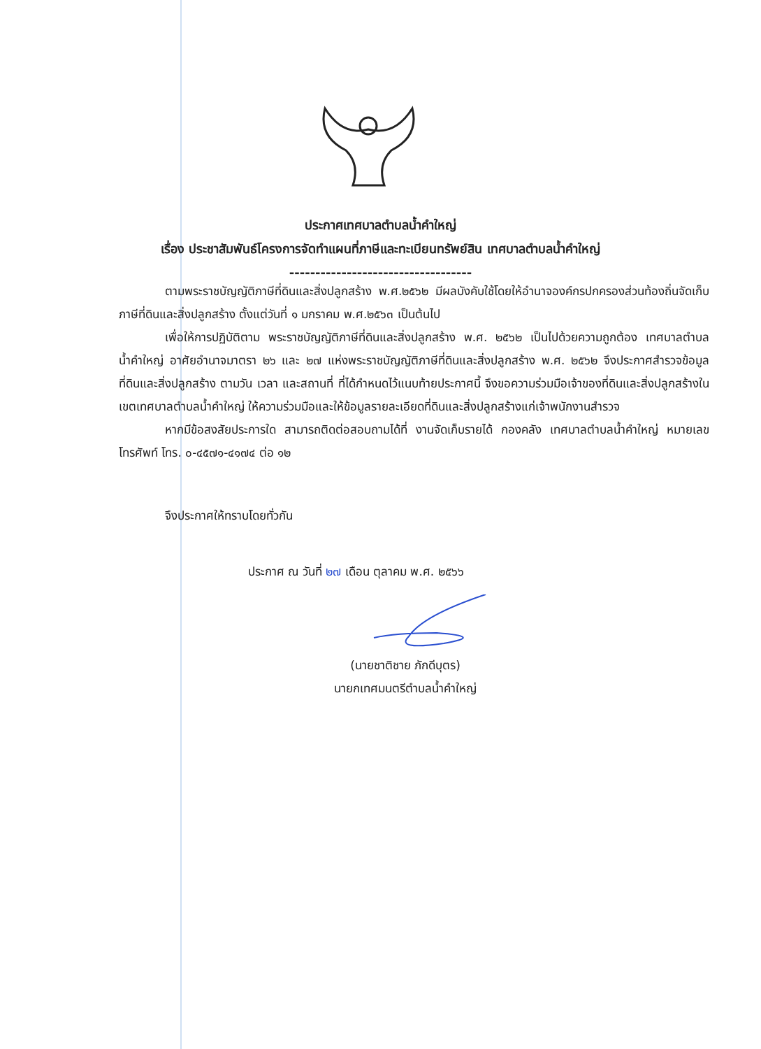ประกาศเทศบาลตำบลน้ำคำใหญ่
เรื่อง ประชาสัมพันธ์โครงการจัดทำแผนที่ภาษีและทะเบียนทรัพย์สิน เทศบาลตำบลน้ำคำใหญ่
-----------------------------------
ตามพระราชบัญญัติภาษีที่ดินและสิ่งปลูกสร้าง พ.ศ.๒๕๖๒ มีผลบังคับใช้โดยให้อำนาจองค์กรปกครองส่วนท้องถิ่นจัดเก็บภาษีที่ดินและสิ่งปลูกสร้าง ตั้งแต่วันที่ ๑ มกราคม พ.ศ.๒๕๖๓ เป็นต้นไป
เพื่อให้การปฏิบัติตาม พระราชบัญญัติภาษีที่ดินและสิ่งปลูกสร้าง พ.ศ. ๒๕๖๒ เป็นไปด้วยความถูกต้อง เทศบาลตำบลน้ำคำใหญ่ อาศัยอำนาจมาตรา ๒๖ และ ๒๗ แห่งพระราชบัญญัติภาษีที่ดินและสิ่งปลูกสร้าง พ.ศ. ๒๕๖๒ จึงประกาศสำรวจข้อมูลที่ดินและสิ่งปลูกสร้าง ตามวัน เวลา และสถานที่ ที่ได้กำหนดไว้แนบท้ายประกาศนี้ จึงขอความร่วมมือเจ้าของที่ดินและสิ่งปลูกสร้างในเขตเทศบาลตำบลน้ำคำใหญ่ ให้ความร่วมมือและให้ข้อมูลรายละเอียดที่ดินและสิ่งปลูกสร้างแก่เจ้าพนักงานสำรวจ
หากมีข้อสงสัยประการใด สามารถติดต่อสอบถามได้ที่ งานจัดเก็บรายได้ กองคลัง เทศบาลตำบลน้ำคำใหญ่ หมายเลขโทรศัพท์ โทร. ๐-๔๕๗๑-๔๑๗๔ ต่อ ๑๒
จึงประกาศให้ทราบโดยทั่วกัน
ประกาศ ณ วันที่ ๒๗ เดือน ตุลาคม พ.ศ. ๒๕๖๖
(นายชาติชาย ภักดีบุตร)
นายกเทศมนตรีตำบลน้ำคำใหญ่